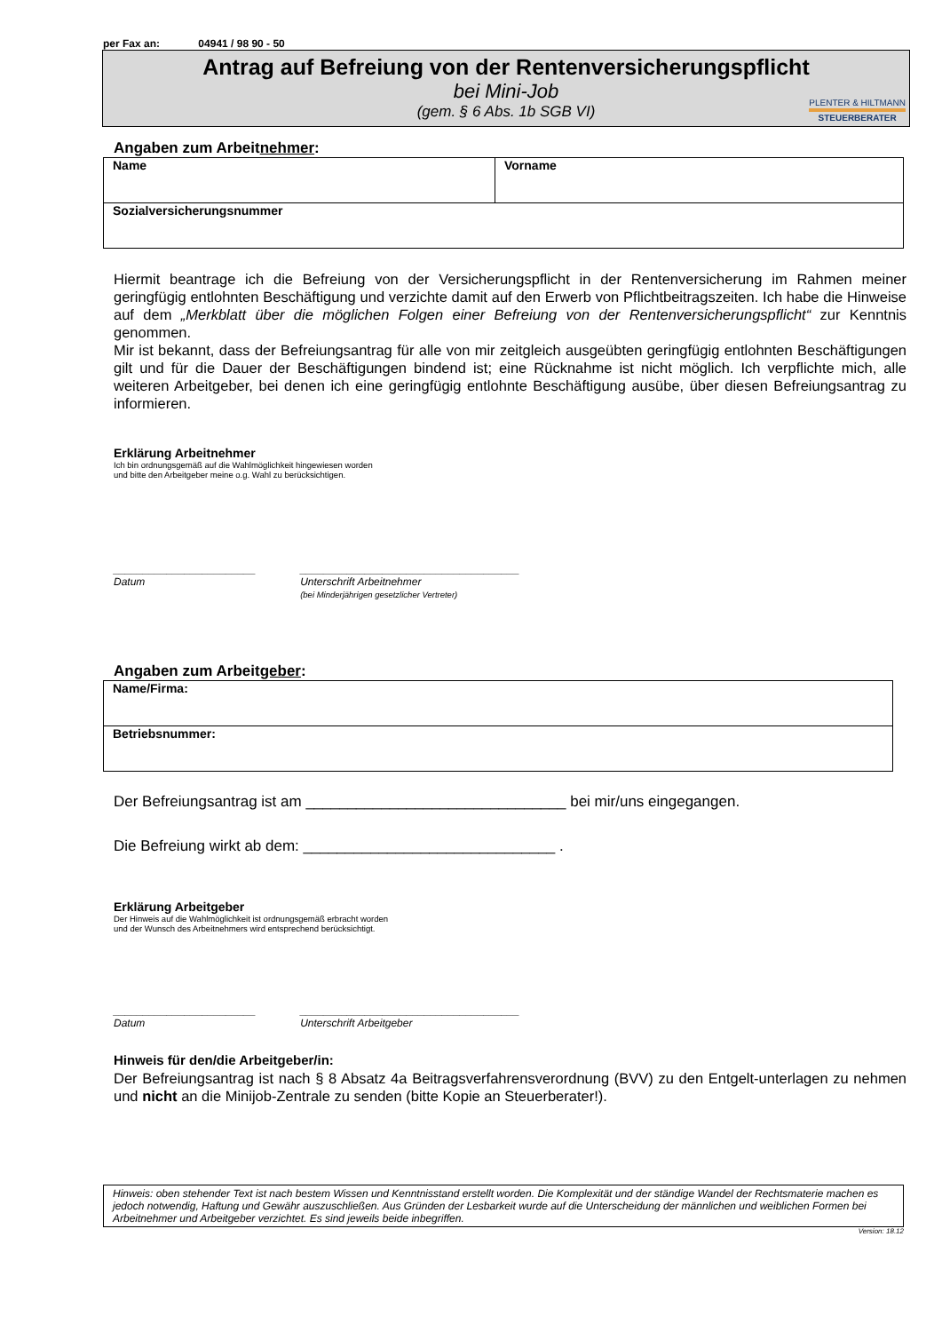per Fax an: 04941 / 98 90 - 50
Antrag auf Befreiung von der Rentenversicherungspflicht
bei Mini-Job
(gem. § 6 Abs. 1b SGB VI)
PLENTER & HILTMANN
STEUERBERATER
Angaben zum Arbeitnehmer:
| Name | Vorname |
| Sozialversicherungsnummer | |
Hiermit beantrage ich die Befreiung von der Versicherungspflicht in der Rentenversicherung im Rahmen meiner geringfügig entlohnten Beschäftigung und verzichte damit auf den Erwerb von Pflichtbeitragszeiten. Ich habe die Hinweise auf dem „Merkblatt über die möglichen Folgen einer Befreiung von der Rentenversicherungspflicht“ zur Kenntnis genommen.
Mir ist bekannt, dass der Befreiungsantrag für alle von mir zeitgleich ausgeübten geringfügig entlohnten Beschäftigungen gilt und für die Dauer der Beschäftigungen bindend ist; eine Rücknahme ist nicht möglich. Ich verpflichte mich, alle weiteren Arbeitgeber, bei denen ich eine geringfügig entlohnte Beschäftigung ausübe, über diesen Befreiungsantrag zu informieren.
Erklärung Arbeitnehmer
Ich bin ordnungsgemäß auf die Wahlmöglichkeit hingewiesen worden
und bitte den Arbeitgeber meine o.g. Wahl zu berücksichtigen.
________________________
Datum
_____________________________________
Unterschrift Arbeitnehmer
(bei Minderjährigen gesetzlicher Vertreter)
Angaben zum Arbeitgeber:
| Name/Firma: |
| Betriebsnummer: |
Der Befreiungsantrag ist am _______________________________ bei mir/uns eingegangen.
Die Befreiung wirkt ab dem: ______________________________ .
Erklärung Arbeitgeber
Der Hinweis auf die Wahlmöglichkeit ist ordnungsgemäß erbracht worden
und der Wunsch des Arbeitnehmers wird entsprechend berücksichtigt.
________________________
Datum
_____________________________________
Unterschrift Arbeitgeber
Hinweis für den/die Arbeitgeber/in:
Der Befreiungsantrag ist nach § 8 Absatz 4a Beitragsverfahrensverordnung (BVV) zu den Entgelt-unterlagen zu nehmen und nicht an die Minijob-Zentrale zu senden (bitte Kopie an Steuerberater!).
Hinweis: oben stehender Text ist nach bestem Wissen und Kenntnisstand erstellt worden. Die Komplexität und der ständige Wandel der Rechtsmaterie machen es jedoch notwendig, Haftung und Gewähr auszuschließen. Aus Gründen der Lesbarkeit wurde auf die Unterscheidung der männlichen und weiblichen Formen bei Arbeitnehmer und Arbeitgeber verzichtet. Es sind jeweils beide inbegriffen.
Version: 18.12